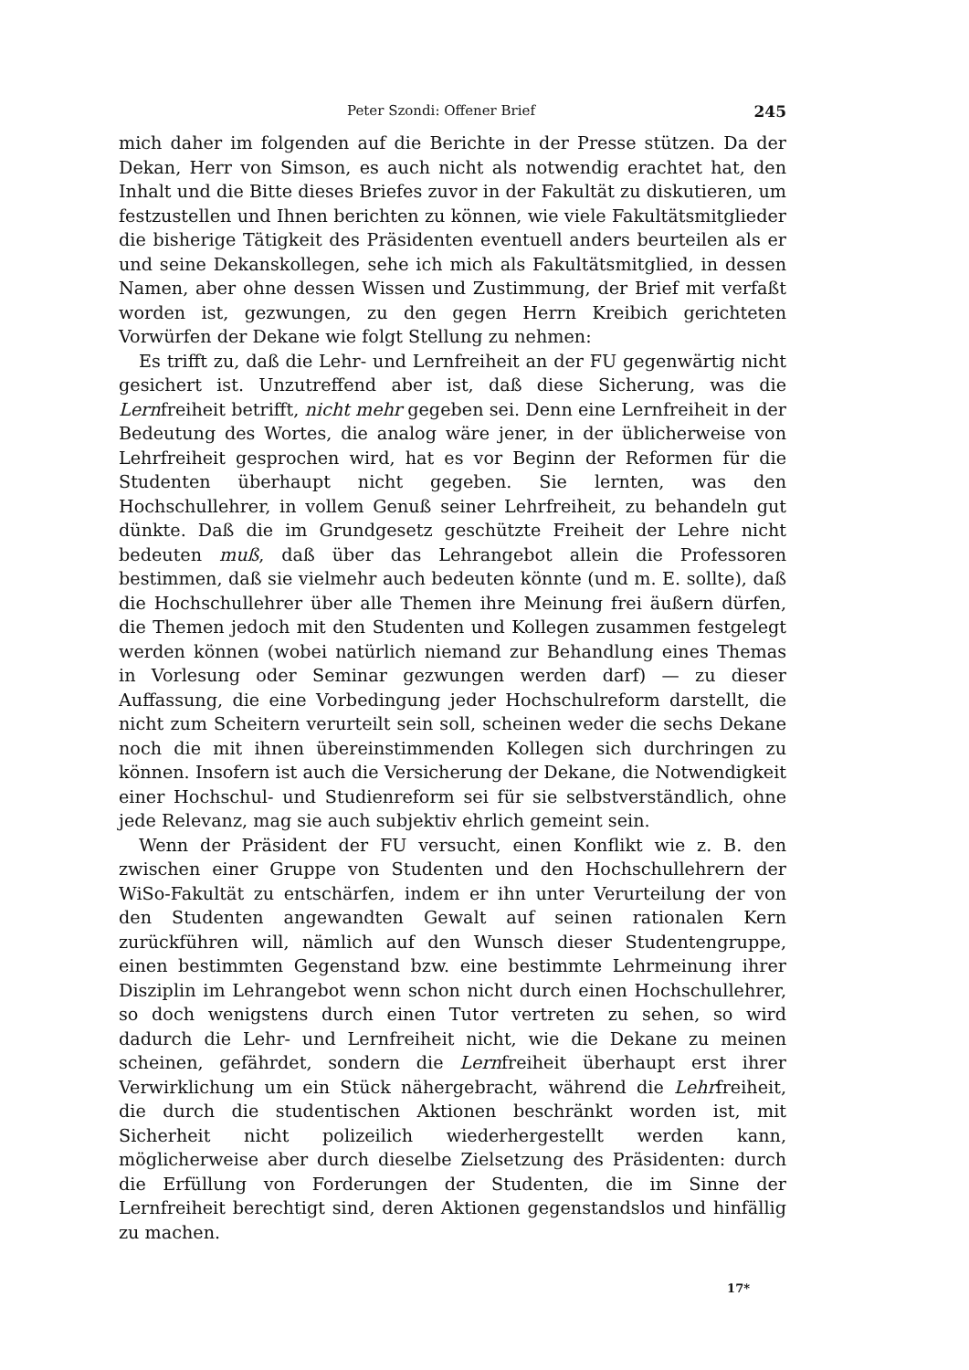Peter Szondi: Offener Brief 245
mich daher im folgenden auf die Berichte in der Presse stützen. Da der Dekan, Herr von Simson, es auch nicht als notwendig erachtet hat, den Inhalt und die Bitte dieses Briefes zuvor in der Fakultät zu diskutieren, um festzustellen und Ihnen berichten zu können, wie viele Fakultätsmitglieder die bisherige Tätigkeit des Präsidenten eventuell anders beurteilen als er und seine Dekanskollegen, sehe ich mich als Fakultätsmitglied, in dessen Namen, aber ohne dessen Wissen und Zustimmung, der Brief mit verfaßt worden ist, gezwungen, zu den gegen Herrn Kreibich gerichteten Vorwürfen der Dekane wie folgt Stellung zu nehmen:
Es trifft zu, daß die Lehr- und Lernfreiheit an der FU gegenwärtig nicht gesichert ist. Unzutreffend aber ist, daß diese Sicherung, was die Lernfreiheit betrifft, nicht mehr gegeben sei. Denn eine Lernfreiheit in der Bedeutung des Wortes, die analog wäre jener, in der üblicherweise von Lehrfreiheit gesprochen wird, hat es vor Beginn der Reformen für die Studenten überhaupt nicht gegeben. Sie lernten, was den Hochschullehrer, in vollem Genuß seiner Lehrfreiheit, zu behandeln gut dünkte. Daß die im Grundgesetz geschützte Freiheit der Lehre nicht bedeuten muß, daß über das Lehrangebot allein die Professoren bestimmen, daß sie vielmehr auch bedeuten könnte (und m. E. sollte), daß die Hochschullehrer über alle Themen ihre Meinung frei äußern dürfen, die Themen jedoch mit den Studenten und Kollegen zusammen festgelegt werden können (wobei natürlich niemand zur Behandlung eines Themas in Vorlesung oder Seminar gezwungen werden darf) — zu dieser Auffassung, die eine Vorbedingung jeder Hochschulreform darstellt, die nicht zum Scheitern verurteilt sein soll, scheinen weder die sechs Dekane noch die mit ihnen übereinstimmenden Kollegen sich durchringen zu können. Insofern ist auch die Versicherung der Dekane, die Notwendigkeit einer Hochschul- und Studienreform sei für sie selbstverständlich, ohne jede Relevanz, mag sie auch subjektiv ehrlich gemeint sein.
Wenn der Präsident der FU versucht, einen Konflikt wie z. B. den zwischen einer Gruppe von Studenten und den Hochschullehrern der WiSo-Fakultät zu entschärfen, indem er ihn unter Verurteilung der von den Studenten angewandten Gewalt auf seinen rationalen Kern zurückführen will, nämlich auf den Wunsch dieser Studentengruppe, einen bestimmten Gegenstand bzw. eine bestimmte Lehrmeinung ihrer Disziplin im Lehrangebot wenn schon nicht durch einen Hochschullehrer, so doch wenigstens durch einen Tutor vertreten zu sehen, so wird dadurch die Lehr- und Lernfreiheit nicht, wie die Dekane zu meinen scheinen, gefährdet, sondern die Lernfreiheit überhaupt erst ihrer Verwirklichung um ein Stück nähergebracht, während die Lehrfreiheit, die durch die studentischen Aktionen beschränkt worden ist, mit Sicherheit nicht polizeilich wiederhergestellt werden kann, möglicherweise aber durch dieselbe Zielsetzung des Präsidenten: durch die Erfüllung von Forderungen der Studenten, die im Sinne der Lernfreiheit berechtigt sind, deren Aktionen gegenstandslos und hinfällig zu machen.
17*